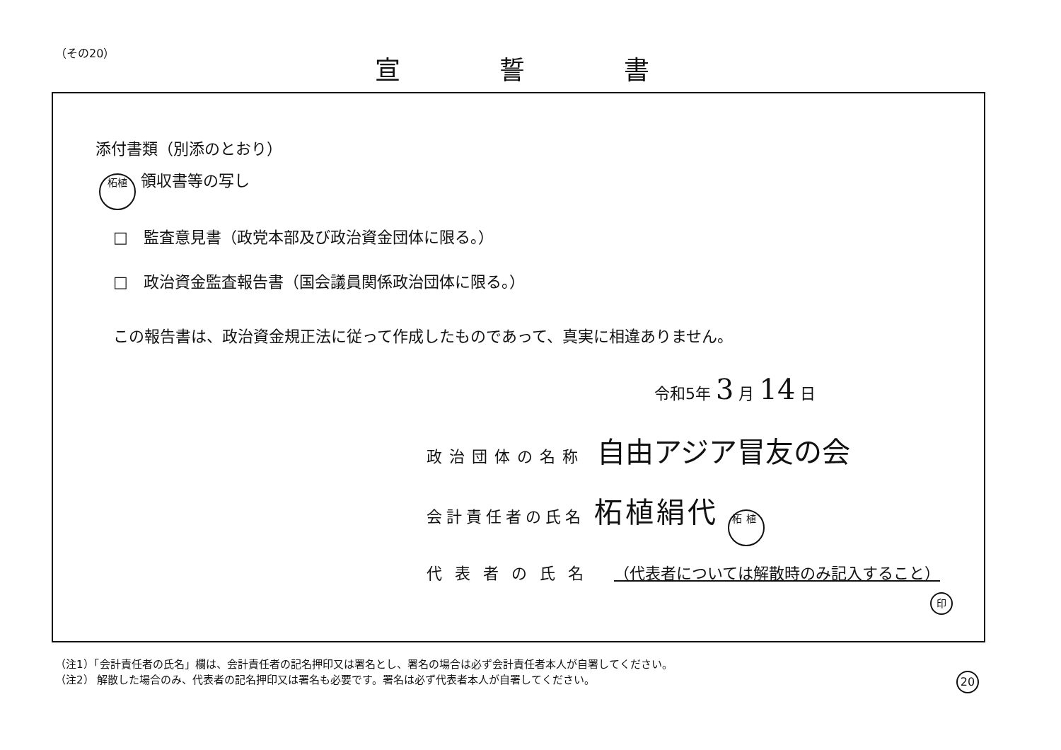（その20） 宣誓書
添付書類（別添のとおり）
柘植 領収書等の写し
□　監査意見書（政党本部及び政治資金団体に限る。）
□　政治資金監査報告書（国会議員関係政治団体に限る。）
この報告書は、政治資金規正法に従って作成したものであって、真実に相違ありません。
令和5年 3 月 14 日
政治団体の名称 自由アジア冒友の会
会計責任者の氏名 柘植絹代 柘植
代表者の氏名 （代表者については解散時のみ記入すること）
印
（注1）「会計責任者の氏名」欄は、会計責任者の記名押印又は署名とし、署名の場合は必ず会計責任者本人が自署してください。
（注2） 解散した場合のみ、代表者の記名押印又は署名も必要です。署名は必ず代表者本人が自署してください。
20